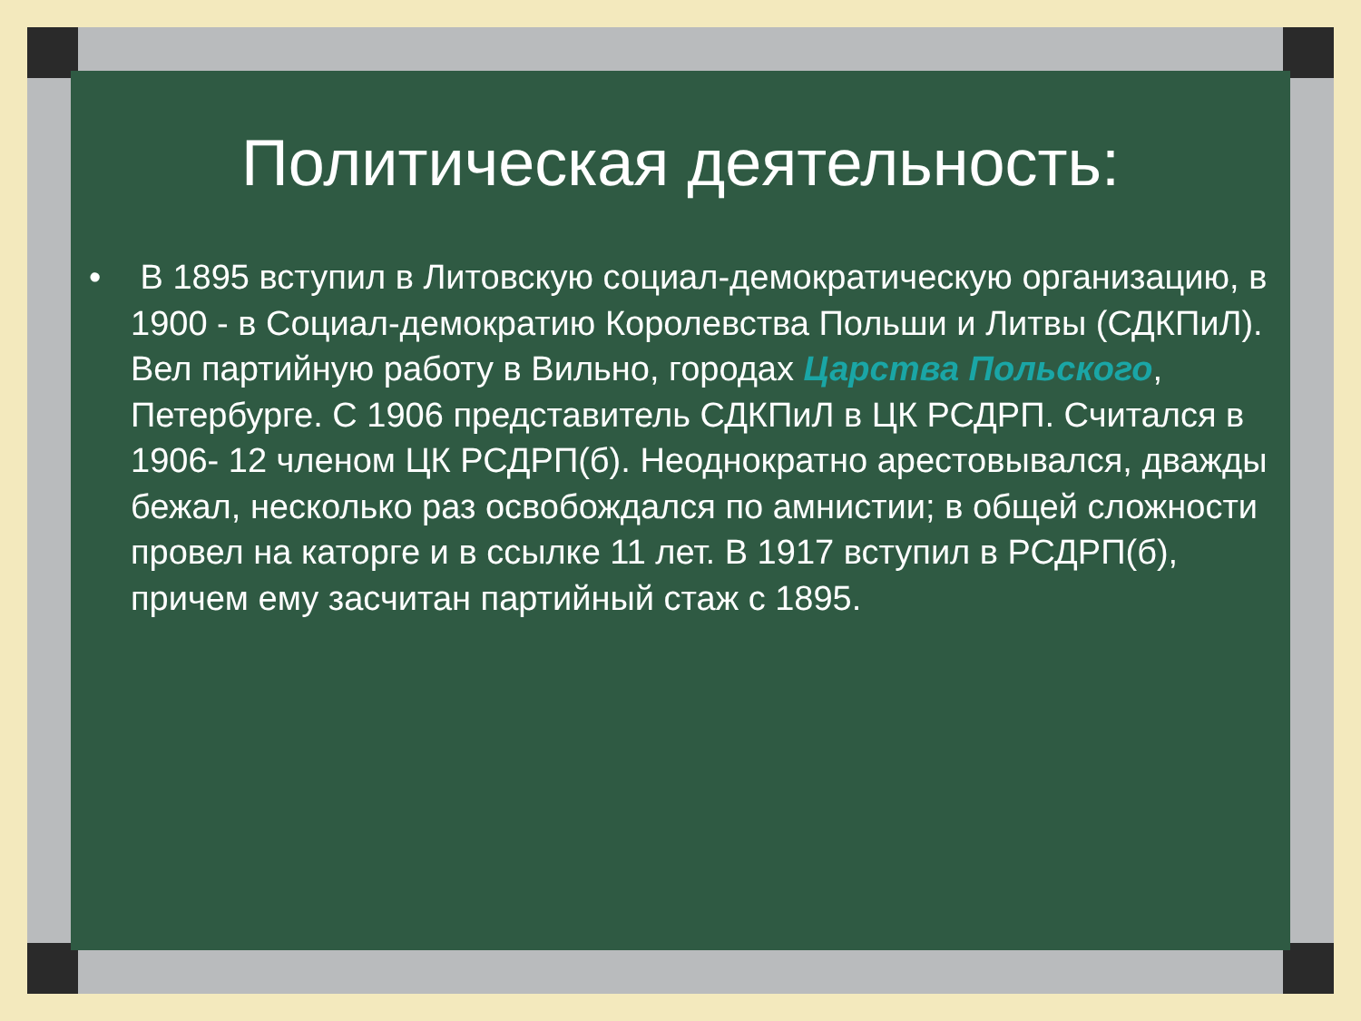Политическая деятельность:
• В 1895 вступил в Литовскую социал-демократическую организацию, в 1900 - в Социал-демократию Королевства Польши и Литвы (СДКПиЛ). Вел партийную работу в Вильно, городах Царства Польского, Петербурге. С 1906 представитель СДКПиЛ в ЦК РСДРП. Считался в 1906- 12 членом ЦК РСДРП(б). Неоднократно арестовывался, дважды бежал, несколько раз освобождался по амнистии; в общей сложности провел на каторге и в ссылке 11 лет. В 1917 вступил в РСДРП(б), причем ему засчитан партийный стаж с 1895.